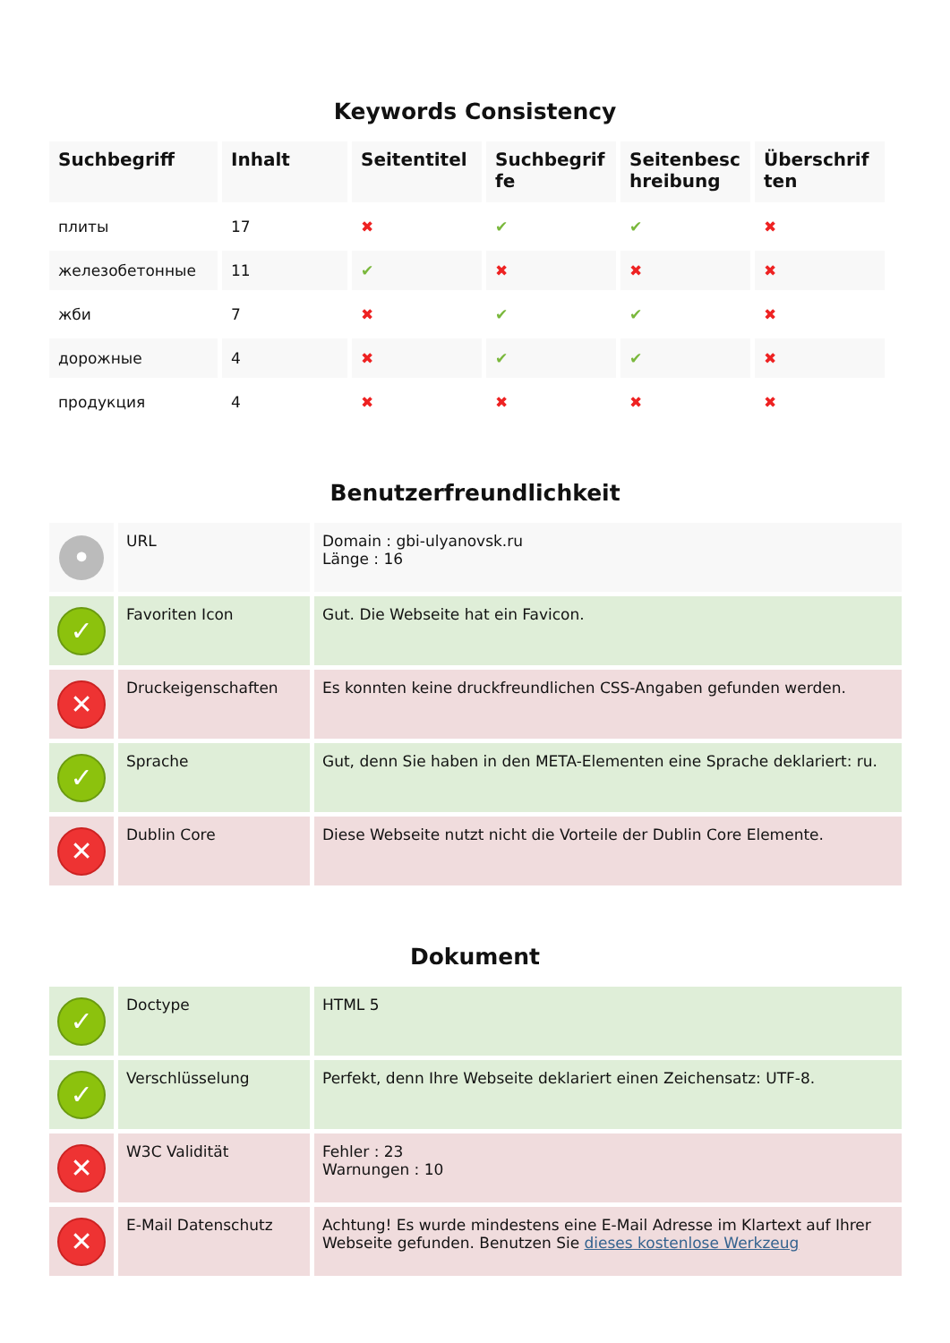Keywords Consistency
| Suchbegriff | Inhalt | Seitentitel | Suchbegriffe | Seitenbeschreibung | Überschriften |
| --- | --- | --- | --- | --- | --- |
| плиты | 17 | ✖ | ✔ | ✔ | ✖ |
| железобетонные | 11 | ✔ | ✖ | ✖ | ✖ |
| жби | 7 | ✖ | ✔ | ✔ | ✖ |
| дорожные | 4 | ✖ | ✔ | ✔ | ✖ |
| продукция | 4 | ✖ | ✖ | ✖ | ✖ |
Benutzerfreundlichkeit
| • | URL | Domain : gbi-ulyanovsk.ru Länge : 16 |
| ✓ | Favoriten Icon | Gut. Die Webseite hat ein Favicon. |
| ✕ | Druckeigenschaften | Es konnten keine druckfreundlichen CSS-Angaben gefunden werden. |
| ✓ | Sprache | Gut, denn Sie haben in den META-Elementen eine Sprache deklariert: ru. |
| ✕ | Dublin Core | Diese Webseite nutzt nicht die Vorteile der Dublin Core Elemente. |
Dokument
| ✓ | Doctype | HTML 5 |
| ✓ | Verschlüsselung | Perfekt, denn Ihre Webseite deklariert einen Zeichensatz: UTF-8. |
| ✕ | W3C Validität | Fehler : 23 Warnungen : 10 |
| ✕ | E-Mail Datenschutz | Achtung! Es wurde mindestens eine E-Mail Adresse im Klartext auf Ihrer Webseite gefunden. Benutzen Sie dieses kostenlose Werkzeug |